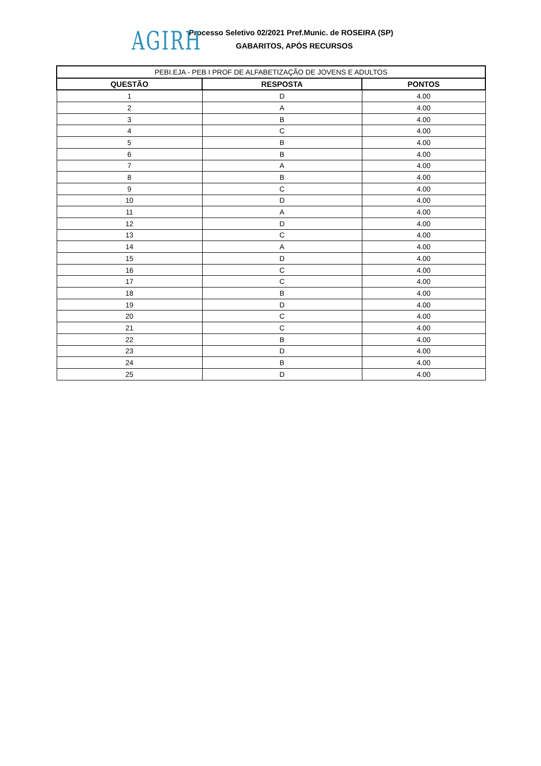AGIRH
Processo Seletivo 02/2021 Pref.Munic. de ROSEIRA (SP)
GABARITOS, APÓS RECURSOS
| PEBI.EJA - PEB I PROF DE ALFABETIZAÇÃO DE JOVENS E ADULTOS | | |
| QUESTÃO | RESPOSTA | PONTOS |
| 1 | D | 4.00 |
| 2 | A | 4.00 |
| 3 | B | 4.00 |
| 4 | C | 4.00 |
| 5 | B | 4.00 |
| 6 | B | 4.00 |
| 7 | A | 4.00 |
| 8 | B | 4.00 |
| 9 | C | 4.00 |
| 10 | D | 4.00 |
| 11 | A | 4.00 |
| 12 | D | 4.00 |
| 13 | C | 4.00 |
| 14 | A | 4.00 |
| 15 | D | 4.00 |
| 16 | C | 4.00 |
| 17 | C | 4.00 |
| 18 | B | 4.00 |
| 19 | D | 4.00 |
| 20 | C | 4.00 |
| 21 | C | 4.00 |
| 22 | B | 4.00 |
| 23 | D | 4.00 |
| 24 | B | 4.00 |
| 25 | D | 4.00 |